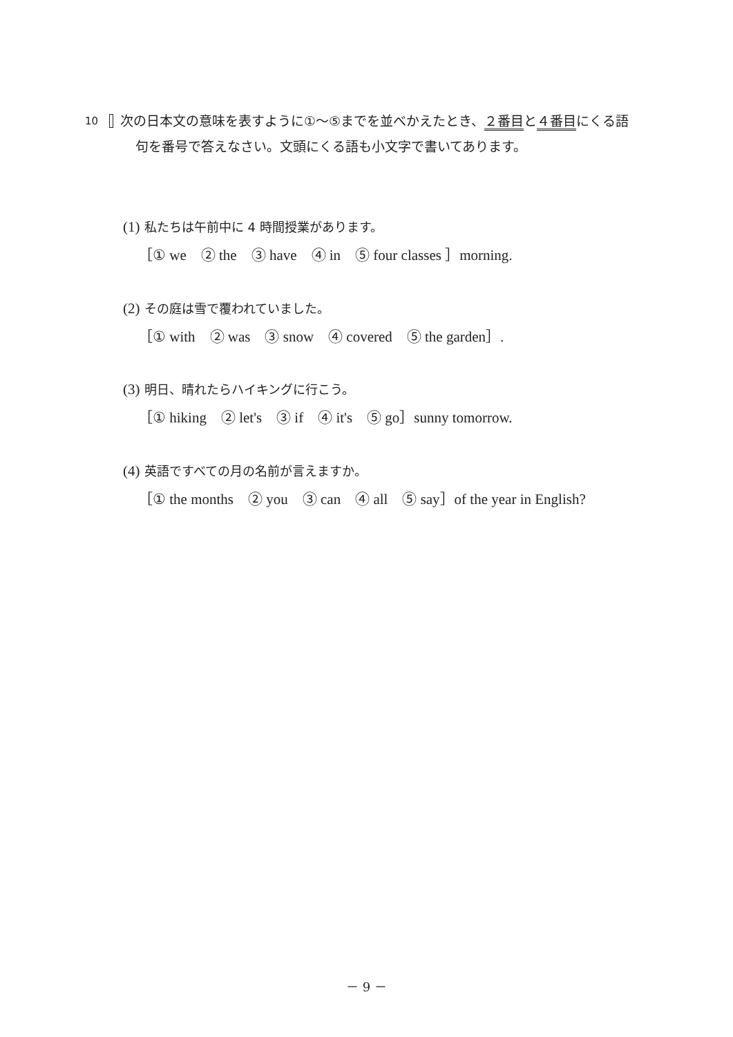10 次の日本文の意味を表すように①～⑤までを並べかえたとき、２番目と４番目にくる語句を番号で答えなさい。文頭にくる語も小文字で書いてあります。
(1) 私たちは午前中に 4 時間授業があります。
［① we　② the　③ have　④ in　⑤ four classes ］morning.
(2) その庭は雪で覆われていました。
［① with　② was　③ snow　④ covered　⑤ the garden］.
(3) 明日、晴れたらハイキングに行こう。
［① hiking　② let's　③ if　④ it's　⑤ go］sunny tomorrow.
(4) 英語ですべての月の名前が言えますか。
［① the months　② you　③ can　④ all　⑤ say］of the year in English?
－ 9 －